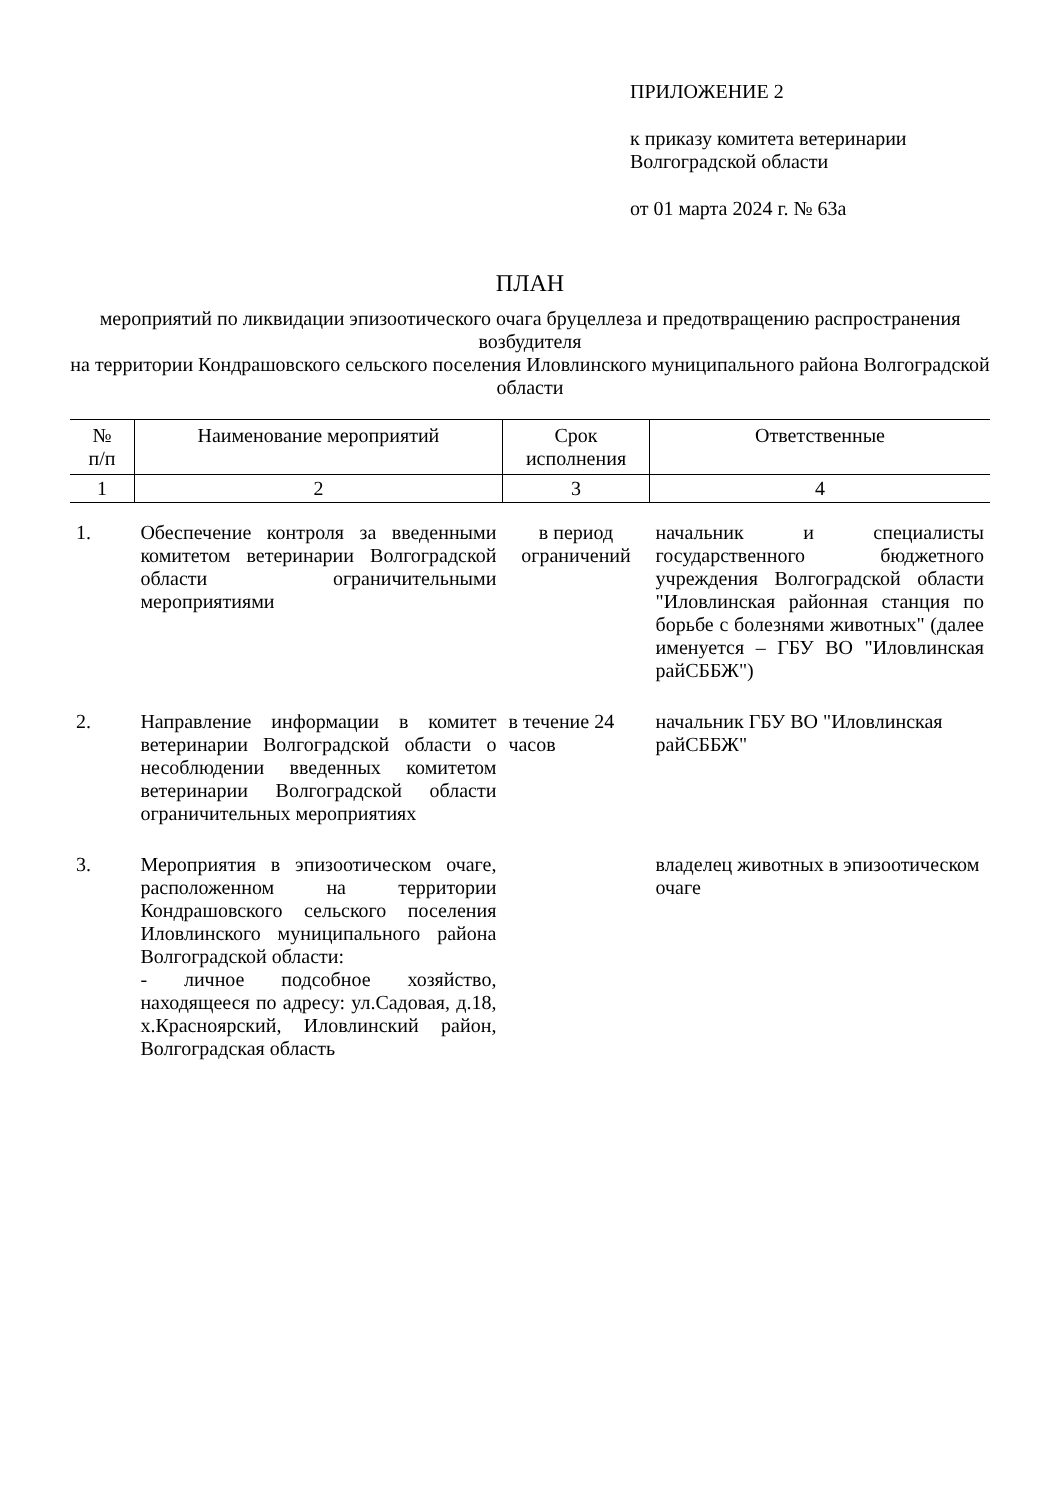ПРИЛОЖЕНИЕ 2
к приказу комитета ветеринарии
Волгоградской области
от 01 марта 2024 г. № 63а
ПЛАН
мероприятий по ликвидации эпизоотического очага бруцеллеза и предотвращению распространения возбудителя
на территории Кондрашовского сельского поселения Иловлинского муниципального района Волгоградской области
| № п/п | Наименование мероприятий | Срок исполнения | Ответственные |
| --- | --- | --- | --- |
| 1 | 2 | 3 | 4 |
| 1. | Обеспечение контроля за введенными комитетом ветеринарии Волгоградской области ограничительными мероприятиями | в период ограничений | начальник и специалисты государственного бюджетного учреждения Волгоградской области "Иловлинская районная станция по борьбе с болезнями животных" (далее именуется – ГБУ ВО "Иловлинская райСББЖ") |
| 2. | Направление информации в комитет ветеринарии Волгоградской области о несоблюдении введенных комитетом ветеринарии Волгоградской области ограничительных мероприятиях | в течение 24 часов | начальник ГБУ ВО "Иловлинская райСББЖ" |
| 3. | Мероприятия в эпизоотическом очаге, расположенном на территории Кондрашовского сельского поселения Иловлинского муниципального района Волгоградской области: - личное подсобное хозяйство, находящееся по адресу: ул.Садовая, д.18, х.Краснoярский, Иловлинский район, Волгоградская область | | владелец животных в эпизоотическом очаге |